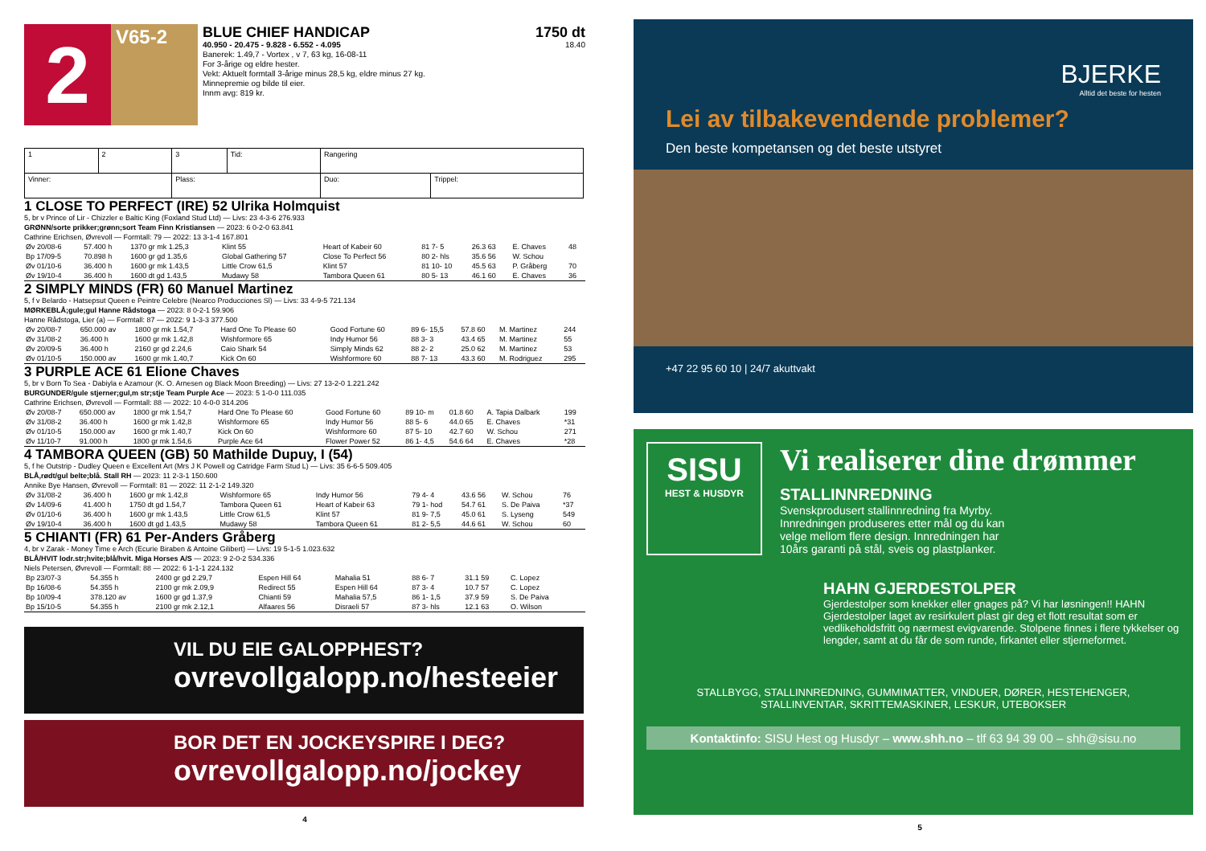2
V65-2
BLUE CHIEF HANDICAP 1750 dt
40.950 - 20.475 - 9.828 - 6.552 - 4.095 18.40
Banerek: 1.49,7 - Vortex , v 7, 63 kg, 16-08-11
For 3-årige og eldre hester.
Vekt: Aktuelt formtall 3-årige minus 28,5 kg, eldre minus 27 kg.
Minnepremie og bilde til eier.
Innm avg: 819 kr.
| 1 | 2 | 3 | Tid: | Rangering | |
| Vinner: | | Plass: | | Duo: | Trippel: |
1 CLOSE TO PERFECT (IRE) 52 Ulrika Holmquist
5, br v Prince of Lir - Chizzler e Baltic King (Foxland Stud Ltd) — Livs: 23 4-3-6 276.933
GRØNN/sorte prikker;grønn;sort Team Finn Kristiansen — 2023: 6 0-2-0 63.841
Cathrine Erichsen, Øvrevoll — Formtall: 79 — 2022: 13 3-1-4 167.801
| Øv 20/08-6 | 57.400 h | 1370 gr mk 1.25,3 | Klint 55 | Heart of Kabeir 60 | 81 7- 5 | 26.3 63 | E. Chaves | 48 |
| Bp 17/09-5 | 70.898 h | 1600 gr gd 1.35,6 | Global Gathering 57 | Close To Perfect 56 | 80 2- hls | 35.6 56 | W. Schou | |
| Øv 01/10-6 | 36.400 h | 1600 gr mk 1.43,5 | Little Crow 61,5 | Klint 57 | 81 10- 10 | 45.5 63 | P. Gråberg | 70 |
| Øv 19/10-4 | 36.400 h | 1600 dt gd 1.43,5 | Mudawy 58 | Tambora Queen 61 | 80 5- 13 | 46.1 60 | E. Chaves | 36 |
2 SIMPLY MINDS (FR) 60 Manuel Martinez
5, f v Belardo - Hatsepsut Queen e Peintre Celebre (Nearco Producciones Sl) — Livs: 33 4-9-5 721.134
MØRKEBLÅ;gule;gul Hanne Rådstoga — 2023: 8 0-2-1 59.906
Hanne Rådstoga, Lier (a) — Formtall: 87 — 2022: 9 1-3-3 377.500
| Øv 20/08-7 | 650.000 av | 1800 gr mk 1.54,7 | Hard One To Please 60 | Good Fortune 60 | 89 6- 15,5 | 57.8 60 | M. Martinez | 244 |
| Øv 31/08-2 | 36.400 h | 1600 gr mk 1.42,8 | Wishformore 65 | Indy Humor 56 | 88 3- 3 | 43.4 65 | M. Martinez | 55 |
| Øv 20/09-5 | 36.400 h | 2160 gr gd 2.24,6 | Caio Shark 54 | Simply Minds 62 | 88 2- 2 | 25.0 62 | M. Martinez | 53 |
| Øv 01/10-5 | 150.000 av | 1600 gr mk 1.40,7 | Kick On 60 | Wishformore 60 | 88 7- 13 | 43.3 60 | M. Rodriguez | 295 |
3 PURPLE ACE 61 Elione Chaves
5, br v Born To Sea - Dabiyla e Azamour (K. O. Arnesen og Black Moon Breeding) — Livs: 27 13-2-0 1.221.242
BURGUNDER/gule stjerner;gul,m str;stje Team Purple Ace — 2023: 5 1-0-0 111.035
Cathrine Erichsen, Øvrevoll — Formtall: 88 — 2022: 10 4-0-0 314.206
| Øv 20/08-7 | 650.000 av | 1800 gr mk 1.54,7 | Hard One To Please 60 | Good Fortune 60 | 89 10- m | 01.8 60 | A. Tapia Dalbark | 199 |
| Øv 31/08-2 | 36.400 h | 1600 gr mk 1.42,8 | Wishformore 65 | Indy Humor 56 | 88 5- 6 | 44.0 65 | E. Chaves | *31 |
| Øv 01/10-5 | 150.000 av | 1600 gr mk 1.40,7 | Kick On 60 | Wishformore 60 | 87 5- 10 | 42.7 60 | W. Schou | 271 |
| Øv 11/10-7 | 91.000 h | 1800 gr mk 1.54,6 | Purple Ace 64 | Flower Power 52 | 86 1- 4,5 | 54.6 64 | E. Chaves | *28 |
4 TAMBORA QUEEN (GB) 50 Mathilde Dupuy, I (54)
5, f he Outstrip - Dudley Queen e Excellent Art (Mrs J K Powell og Catridge Farm Stud L) — Livs: 35 6-6-5 509.405
BLÅ,rødt/gul belte;blå. Stall RH — 2023: 11 2-3-1 150.600
Annike Bye Hansen, Øvrevoll — Formtall: 81 — 2022: 11 2-1-2 149.320
| Øv 31/08-2 | 36.400 h | 1600 gr mk 1.42,8 | Wishformore 65 | Indy Humor 56 | 79 4- 4 | 43.6 56 | W. Schou | 76 |
| Øv 14/09-6 | 41.400 h | 1750 dt gd 1.54,7 | Tambora Queen 61 | Heart of Kabeir 63 | 79 1- hod | 54.7 61 | S. De Paiva | *37 |
| Øv 01/10-6 | 36.400 h | 1600 gr mk 1.43,5 | Little Crow 61,5 | Klint 57 | 81 9- 7,5 | 45.0 61 | S. Lyseng | 549 |
| Øv 19/10-4 | 36.400 h | 1600 dt gd 1.43,5 | Mudawy 58 | Tambora Queen 61 | 81 2- 5,5 | 44.6 61 | W. Schou | 60 |
5 CHIANTI (FR) 61 Per-Anders Gråberg
4, br v Zarak - Money Time e Arch (Ecurie Biraben & Antoine Gilibert) — Livs: 19 5-1-5 1.023.632
BLÅ/HVIT lodr.str;hvite;blå/hvit. Miga Horses A/S — 2023: 9 2-0-2 534.336
Niels Petersen, Øvrevoll — Formtall: 88 — 2022: 6 1-1-1 224.132
| Bp 23/07-3 | 54.355 h | 2400 gr gd 2.29,7 | Espen Hill 64 | Mahalia 51 | 88 6- 7 | 31.1 59 | C. Lopez | |
| Bp 16/08-6 | 54.355 h | 2100 gr mk 2.09,9 | Redirect 55 | Espen Hill 64 | 87 3- 4 | 10.7 57 | C. Lopez | |
| Bp 10/09-4 | 378.120 av | 1600 gr gd 1.37,9 | Chianti 59 | Mahalia 57,5 | 86 1- 1,5 | 37.9 59 | S. De Paiva | |
| Bp 15/10-5 | 54.355 h | 2100 gr mk 2.12,1 | Alfaares 56 | Disraeli 57 | 87 3- hls | 12.1 63 | O. Wilson | |
VIL DU EIE GALOPPHEST?
ovrevollgalopp.no/hesteeier
BOR DET EN JOCKEYSPIRE I DEG?
ovrevollgalopp.no/jockey
4
BJERKE
Alltid det beste for hesten
Lei av tilbakevendende problemer?
Den beste kompetansen og det beste utstyret
+47 22 95 60 10 | 24/7 akuttvakt
SISU
HEST & HUSDYR
Vi realiserer dine drømmer
STALLINNREDNING
Svenskprodusert stallinnredning fra Myrby. Innredningen produseres etter mål og du kan velge mellom flere design. Innredningen har 10års garanti på stål, sveis og plastplanker.
HAHN GJERDESTOLPER
Gjerdestolper som knekker eller gnages på? Vi har løsningen!! HAHN Gjerdestolper laget av resirkulert plast gir deg et flott resultat som er vedlikeholdsfritt og nærmest evigvarende. Stolpene finnes i flere tykkelser og lengder, samt at du får de som runde, firkantet eller stjerneformet.
STALLBYGG, STALLINNREDNING, GUMMIMATTER, VINDUER, DØRER, HESTEHENGER,
STALLINVENTAR, SKRITTEMASKINER, LESKUR, UTEBOKSER
Kontaktinfo: SISU Hest og Husdyr – www.shh.no – tlf 63 94 39 00 – shh@sisu.no
5